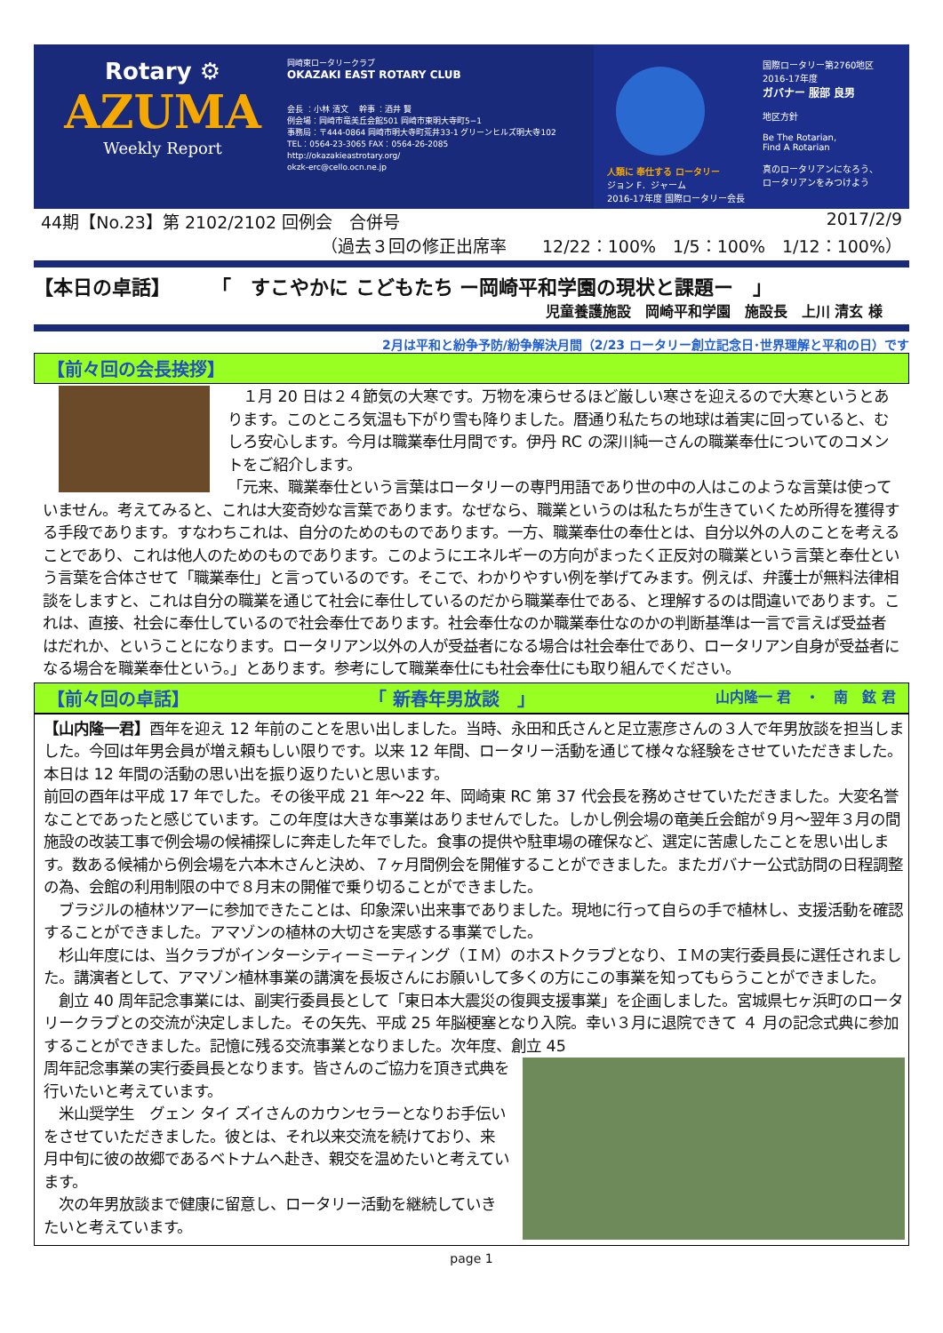Rotary ⚙
AZUMA
Weekly Report
岡崎東ロータリークラブ
OKAZAKI EAST ROTARY CLUB
会長 ：小林 清文　 幹事 ：酒井 賢
例会場：岡崎市竜美丘会館501 岡崎市東明大寺町5−1
事務局：〒444-0864 岡崎市明大寺町荒井33-1 グリーンヒルズ明大寺102
TEL：0564-23-3065 FAX：0564-26-2085
http://okazakieastrotary.org/
okzk-erc@cello.ocn.ne.jp
人類に 奉仕する ロータリー
ジョン F．ジャーム
2016-17年度 国際ロータリー会長
国際ロータリー第2760地区
2016-17年度
ガバナー 服部 良男
地区方針
Be The Rotarian,
Find A Rotarian
真のロータリアンになろう、
ロータリアンをみつけよう
44期【No.23】第 2102/2102 回例会　合併号 2017/2/9
（過去３回の修正出席率 12/22：100%　1/5：100%　1/12：100%）
【本日の卓話】 「　すこやかに こどもたち ー岡崎平和学園の現状と課題ー　」
児童養護施設　岡崎平和学園　施設長　上川 清玄 様
2月は平和と紛争予防/紛争解決月間（2/23 ロータリー創立記念日･世界理解と平和の日）です
【前々回の会長挨拶】
　１月 20 日は２４節気の大寒です。万物を凍らせるほど厳しい寒さを迎えるので大寒というとあります。このところ気温も下がり雪も降りました。暦通り私たちの地球は着実に回っていると、むしろ安心します。今月は職業奉仕月間です。伊丹 RC の深川純一さんの職業奉仕についてのコメントをご紹介します。
「元来、職業奉仕という言葉はロータリーの専門用語であり世の中の人はこのような言葉は使っていません。考えてみると、これは大変奇妙な言葉であります。なぜなら、職業というのは私たちが生きていくため所得を獲得する手段であります。すなわちこれは、自分のためのものであります。一方、職業奉仕の奉仕とは、自分以外の人のことを考えることであり、これは他人のためのものであります。このようにエネルギーの方向がまったく正反対の職業という言葉と奉仕という言葉を合体させて「職業奉仕」と言っているのです。そこで、わかりやすい例を挙げてみます。例えば、弁護士が無料法律相談をしますと、これは自分の職業を通じて社会に奉仕しているのだから職業奉仕である、と理解するのは間違いであります。これは、直接、社会に奉仕しているので社会奉仕であります。社会奉仕なのか職業奉仕なのかの判断基準は一言で言えば受益者はだれか、ということになります。ロータリアン以外の人が受益者になる場合は社会奉仕であり、ロータリアン自身が受益者になる場合を職業奉仕という。」とあります。参考にして職業奉仕にも社会奉仕にも取り組んでください。
【前々回の卓話】 「 新春年男放談　」 山内隆一 君　・　南　鉉 君
【山内隆一君】酉年を迎え 12 年前のことを思い出しました。当時、永田和氏さんと足立憲彦さんの３人で年男放談を担当しました。今回は年男会員が増え頼もしい限りです。以来 12 年間、ロータリー活動を通じて様々な経験をさせていただきました。本日は 12 年間の活動の思い出を振り返りたいと思います。
前回の酉年は平成 17 年でした。その後平成 21 年〜22 年、岡崎東 RC 第 37 代会長を務めさせていただきました。大変名誉なことであったと感じています。この年度は大きな事業はありませんでした。しかし例会場の竜美丘会館が９月〜翌年３月の間施設の改装工事で例会場の候補探しに奔走した年でした。食事の提供や駐車場の確保など、選定に苦慮したことを思い出します。数ある候補から例会場を六本木さんと決め、７ヶ月間例会を開催することができました。またガバナー公式訪問の日程調整の為、会館の利用制限の中で８月末の開催で乗り切ることができました。
　ブラジルの植林ツアーに参加できたことは、印象深い出来事でありました。現地に行って自らの手で植林し、支援活動を確認することができました。アマゾンの植林の大切さを実感する事業でした。
　杉山年度には、当クラブがインターシティーミーティング（ＩＭ）のホストクラブとなり、ＩＭの実行委員長に選任されました。講演者として、アマゾン植林事業の講演を長坂さんにお願いして多くの方にこの事業を知ってもらうことができました。
　創立 40 周年記念事業には、副実行委員長として「東日本大震災の復興支援事業」を企画しました。宮城県七ヶ浜町のロータリークラブとの交流が決定しました。その矢先、平成 25 年脳梗塞となり入院。幸い３月に退院できて ４ 月の記念式典に参加することができました。記憶に残る交流事業となりました。次年度、創立 45
周年記念事業の実行委員長となります。皆さんのご協力を頂き式典を行いたいと考えています。
　米山奨学生　グェン タイ ズイさんのカウンセラーとなりお手伝いをさせていただきました。彼とは、それ以来交流を続けており、来月中旬に彼の故郷であるベトナムへ赴き、親交を温めたいと考えています。
　次の年男放談まで健康に留意し、ロータリー活動を継続していきたいと考えています。
page 1